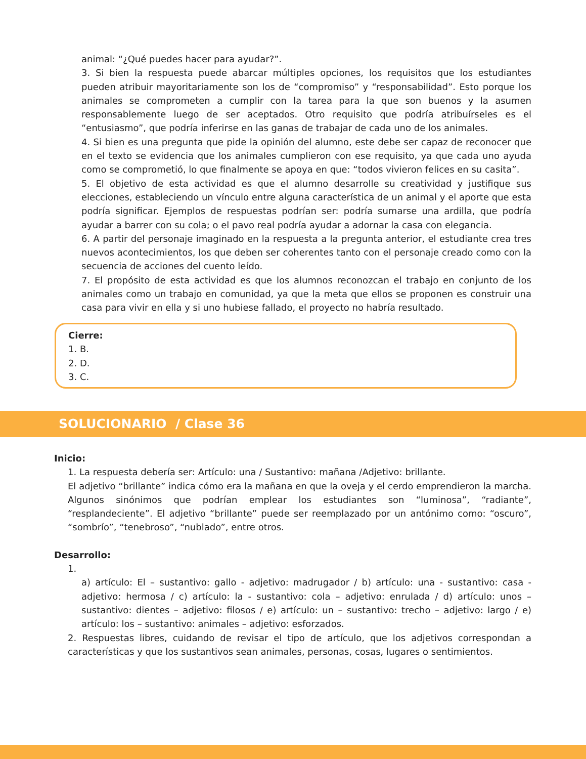animal: “¿Qué puedes hacer para ayudar?”.
3. Si bien la respuesta puede abarcar múltiples opciones, los requisitos que los estudiantes pueden atribuir mayoritariamente son los de “compromiso” y “responsabilidad”. Esto porque los animales se comprometen a cumplir con la tarea para la que son buenos y la asumen responsablemente luego de ser aceptados. Otro requisito que podría atribuírseles es el “entusiasmo”, que podría inferirse en las ganas de trabajar de cada uno de los animales.
4. Si bien es una pregunta que pide la opinión del alumno, este debe ser capaz de reconocer que en el texto se evidencia que los animales cumplieron con ese requisito, ya que cada uno ayuda como se comprometió, lo que finalmente se apoya en que: “todos vivieron felices en su casita”.
5. El objetivo de esta actividad es que el alumno desarrolle su creatividad y justifique sus elecciones, estableciendo un vínculo entre alguna característica de un animal y el aporte que esta podría significar. Ejemplos de respuestas podrían ser: podría sumarse una ardilla, que podría ayudar a barrer con su cola; o el pavo real podría ayudar a adornar la casa con elegancia.
6. A partir del personaje imaginado en la respuesta a la pregunta anterior, el estudiante crea tres nuevos acontecimientos, los que deben ser coherentes tanto con el personaje creado como con la secuencia de acciones del cuento leído.
7. El propósito de esta actividad es que los alumnos reconozcan el trabajo en conjunto de los animales como un trabajo en comunidad, ya que la meta que ellos se proponen es construir una casa para vivir en ella y si uno hubiese fallado, el proyecto no habría resultado.
Cierre:
1. B.
2. D.
3. C.
SOLUCIONARIO / Clase 36
Inicio:
1. La respuesta debería ser: Artículo: una / Sustantivo: mañana /Adjetivo: brillante.
El adjetivo “brillante” indica cómo era la mañana en que la oveja y el cerdo emprendieron la marcha. Algunos sinónimos que podrían emplear los estudiantes son “luminosa”, “radiante”, “resplandeciente”. El adjetivo “brillante” puede ser reemplazado por un antónimo como: “oscuro”, “sombrío”, “tenebroso”, “nublado”, entre otros.
Desarrollo:
1.
a) artículo: El – sustantivo: gallo - adjetivo: madrugador / b) artículo: una - sustantivo: casa - adjetivo: hermosa / c) artículo: la - sustantivo: cola – adjetivo: enrulada / d) artículo: unos – sustantivo: dientes – adjetivo: filosos / e) artículo: un – sustantivo: trecho – adjetivo: largo / e) artículo: los – sustantivo: animales – adjetivo: esforzados.
2. Respuestas libres, cuidando de revisar el tipo de artículo, que los adjetivos correspondan a características y que los sustantivos sean animales, personas, cosas, lugares o sentimientos.